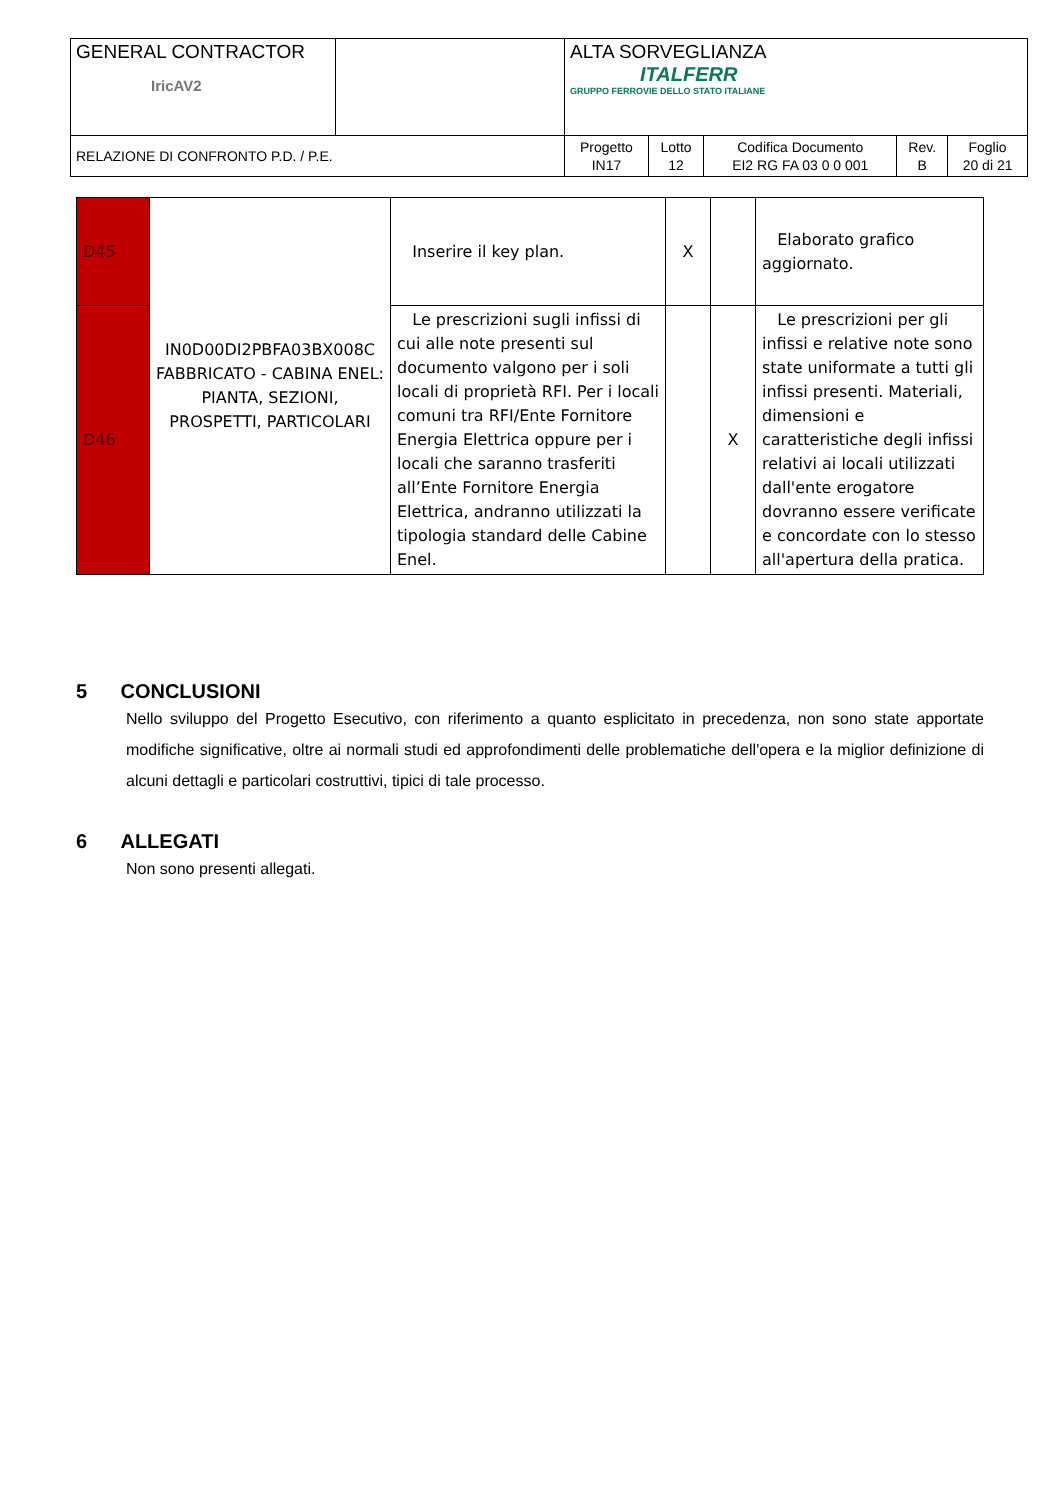| GENERAL CONTRACTOR IricAV2 | | ALTA SORVEGLIANZA ITALFERR GRUPPO FERROVIE DELLO STATO ITALIANE | | | | |
| RELAZIONE DI CONFRONTO P.D. / P.E. | | Progetto IN17 | Lotto 12 | Codifica Documento EI2 RG FA 03 0 0 001 | Rev. B | Foglio 20 di 21 |
| D45 | IN0D00DI2PBFA03BX008C FABBRICATO - CABINA ENEL: PIANTA, SEZIONI, PROSPETTI, PARTICOLARI | Inserire il key plan. | X | | Elaborato grafico aggiornato. |
| D46 | | Le prescrizioni sugli infissi di cui alle note presenti sul documento valgono per i soli locali di proprietà RFI. Per i locali comuni tra RFI/Ente Fornitore Energia Elettrica oppure per i locali che saranno trasferiti all’Ente Fornitore Energia Elettrica, andranno utilizzati la tipologia standard delle Cabine Enel. | | X | Le prescrizioni per gli infissi e relative note sono state uniformate a tutti gli infissi presenti. Materiali, dimensioni e caratteristiche degli infissi relativi ai locali utilizzati dall'ente erogatore dovranno essere verificate e concordate con lo stesso all'apertura della pratica. |
5 CONCLUSIONI
Nello sviluppo del Progetto Esecutivo, con riferimento a quanto esplicitato in precedenza, non sono state apportate modifiche significative, oltre ai normali studi ed approfondimenti delle problematiche dell'opera e la miglior definizione di alcuni dettagli e particolari costruttivi, tipici di tale processo.
6 ALLEGATI
Non sono presenti allegati.